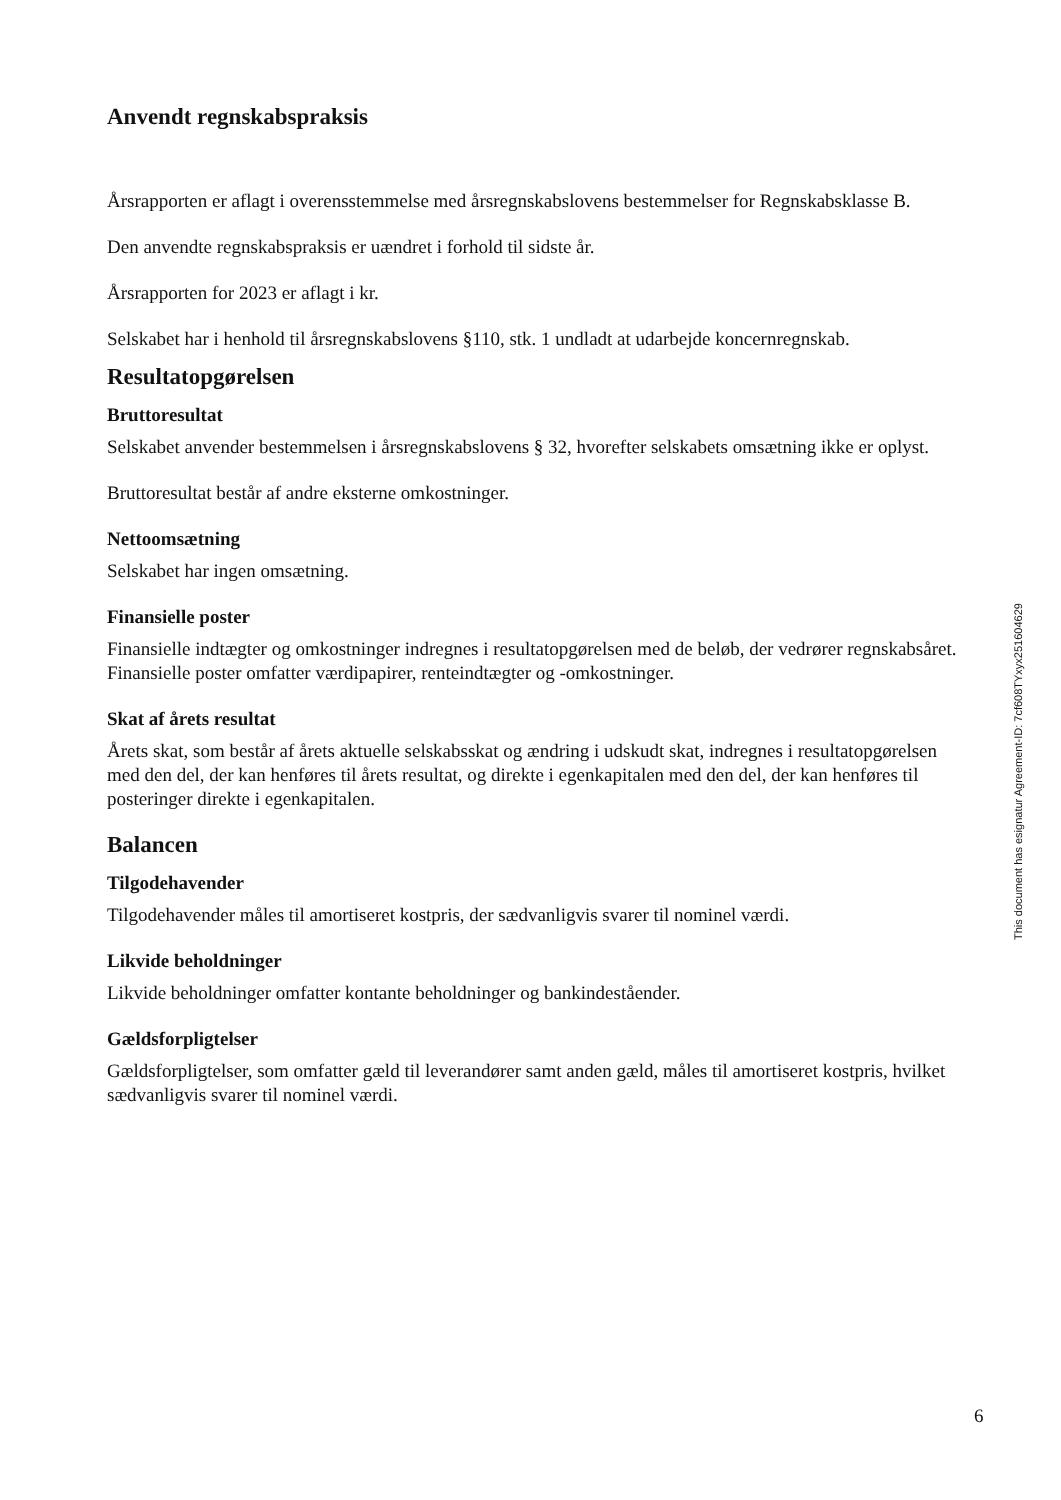Anvendt regnskabspraksis
Årsrapporten er aflagt i overensstemmelse med årsregnskabslovens bestemmelser for Regnskabsklasse B.
Den anvendte regnskabspraksis er uændret i forhold til sidste år.
Årsrapporten for 2023 er aflagt i kr.
Selskabet har i henhold til årsregnskabslovens §110, stk. 1 undladt at udarbejde koncernregnskab.
Resultatopgørelsen
Bruttoresultat
Selskabet anvender bestemmelsen i årsregnskabslovens § 32, hvorefter selskabets omsætning ikke er oplyst.
Bruttoresultat består af andre eksterne omkostninger.
Nettoomsætning
Selskabet har ingen omsætning.
Finansielle poster
Finansielle indtægter og omkostninger indregnes i resultatopgørelsen med de beløb, der vedrører regnskabsåret. Finansielle poster omfatter værdipapirer, renteindtægter og -omkostninger.
Skat af årets resultat
Årets skat, som består af årets aktuelle selskabsskat og ændring i udskudt skat, indregnes i resultatopgørelsen med den del, der kan henføres til årets resultat, og direkte i egenkapitalen med den del, der kan henføres til posteringer direkte i egenkapitalen.
Balancen
Tilgodehavender
Tilgodehavender måles til amortiseret kostpris, der sædvanligvis svarer til nominel værdi.
Likvide beholdninger
Likvide beholdninger omfatter kontante beholdninger og bankindeståender.
Gældsforpligtelser
Gældsforpligtelser, som omfatter gæld til leverandører samt anden gæld, måles til amortiseret kostpris, hvilket sædvanligvis svarer til nominel værdi.
This document has esignatur Agreement-ID: 7cf608TYxyx251604629
6